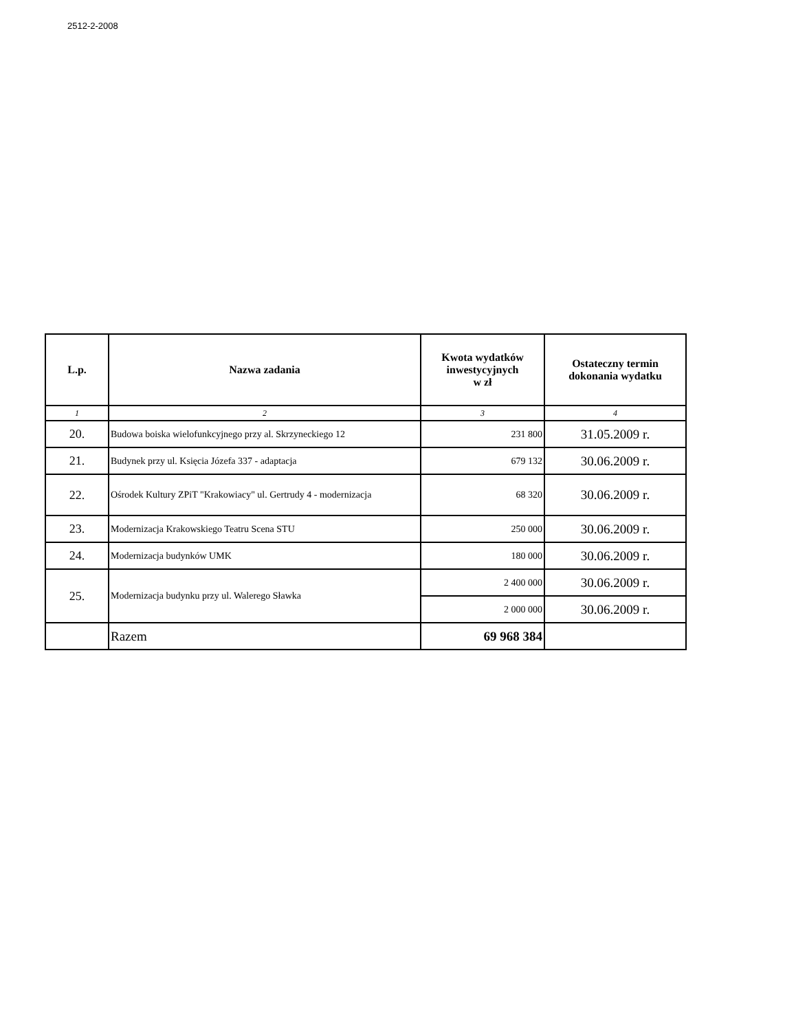2512-2-2008
| L.p. | Nazwa zadania | Kwota wydatków inwestycyjnych w zł | Ostateczny termin dokonania wydatku |
| --- | --- | --- | --- |
| 1 | 2 | 3 | 4 |
| 20. | Budowa boiska wielofunkcyjnego przy al. Skrzyneckiego 12 | 231 800 | 31.05.2009 r. |
| 21. | Budynek przy ul. Księcia Józefa 337 - adaptacja | 679 132 | 30.06.2009 r. |
| 22. | Ośrodek Kultury ZPiT "Krakowiacy" ul. Gertrudy 4 - modernizacja | 68 320 | 30.06.2009 r. |
| 23. | Modernizacja Krakowskiego Teatru Scena STU | 250 000 | 30.06.2009 r. |
| 24. | Modernizacja budynków UMK | 180 000 | 30.06.2009 r. |
| 25. | Modernizacja budynku przy ul. Walerego Sławka | 2 400 000 | 30.06.2009 r. |
| | | 2 000 000 | 30.06.2009 r. |
| | Razem | 69 968 384 | |